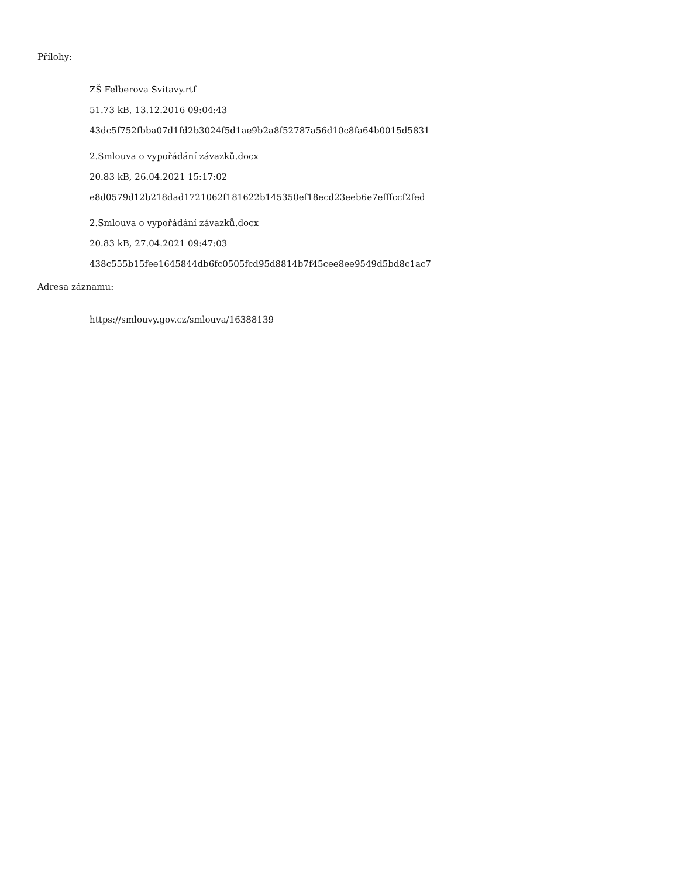Přílohy:
ZŠ Felberova Svitavy.rtf
51.73 kB, 13.12.2016 09:04:43
43dc5f752fbba07d1fd2b3024f5d1ae9b2a8f52787a56d10c8fa64b0015d5831
2.Smlouva o vypořádání závazků.docx
20.83 kB, 26.04.2021 15:17:02
e8d0579d12b218dad1721062f181622b145350ef18ecd23eeb6e7efffccf2fed
2.Smlouva o vypořádání závazků.docx
20.83 kB, 27.04.2021 09:47:03
438c555b15fee1645844db6fc0505fcd95d8814b7f45cee8ee9549d5bd8c1ac7
Adresa záznamu:
https://smlouvy.gov.cz/smlouva/16388139